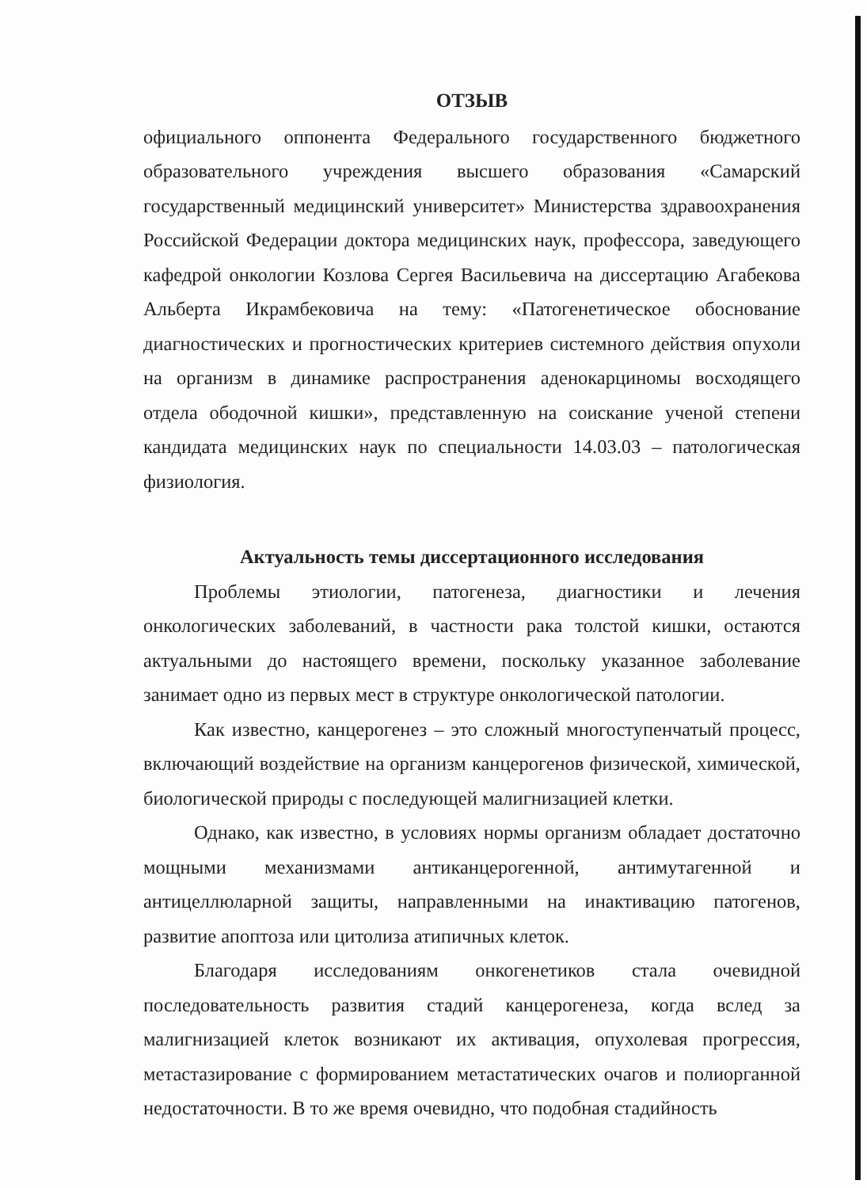ОТЗЫВ
официального оппонента Федерального государственного бюджетного образовательного учреждения высшего образования «Самарский государственный медицинский университет» Министерства здравоохранения Российской Федерации доктора медицинских наук, профессора, заведующего кафедрой онкологии Козлова Сергея Васильевича на диссертацию Агабекова Альберта Икрамбековича на тему: «Патогенетическое обоснование диагностических и прогностических критериев системного действия опухоли на организм в динамике распространения аденокарциномы восходящего отдела ободочной кишки», представленную на соискание ученой степени кандидата медицинских наук по специальности 14.03.03 – патологическая физиология.
Актуальность темы диссертационного исследования
Проблемы этиологии, патогенеза, диагностики и лечения онкологических заболеваний, в частности рака толстой кишки, остаются актуальными до настоящего времени, поскольку указанное заболевание занимает одно из первых мест в структуре онкологической патологии.
Как известно, канцерогенез – это сложный многоступенчатый процесс, включающий воздействие на организм канцерогенов физической, химической, биологической природы с последующей малигнизацией клетки.
Однако, как известно, в условиях нормы организм обладает достаточно мощными механизмами антиканцерогенной, антимутагенной и антицеллюларной защиты, направленными на инактивацию патогенов, развитие апоптоза или цитолиза атипичных клеток.
Благодаря исследованиям онкогенетиков стала очевидной последовательность развития стадий канцерогенеза, когда вслед за малигнизацией клеток возникают их активация, опухолевая прогрессия, метастазирование с формированием метастатических очагов и полиорганной недостаточности. В то же время очевидно, что подобная стадийность